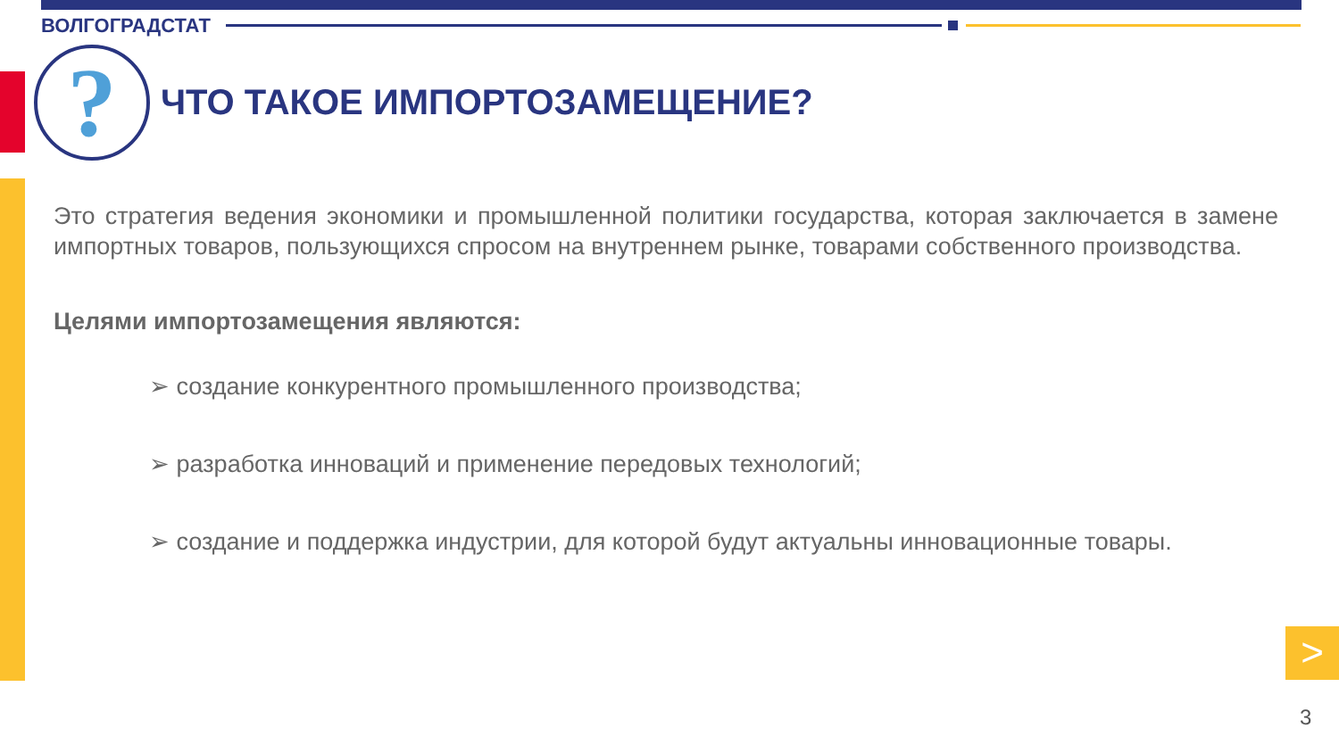ВОЛГОГРАДСТАТ
? ЧТО ТАКОЕ ИМПОРТОЗАМЕЩЕНИЕ?
Это стратегия ведения экономики и промышленной политики государства, которая заключается в замене импортных товаров, пользующихся спросом на внутреннем рынке, товарами собственного производства.
Целями импортозамещения являются:
➢ создание конкурентного промышленного производства;
➢ разработка инноваций и применение передовых технологий;
➢ создание и поддержка индустрии, для которой будут актуальны инновационные товары.
>
3